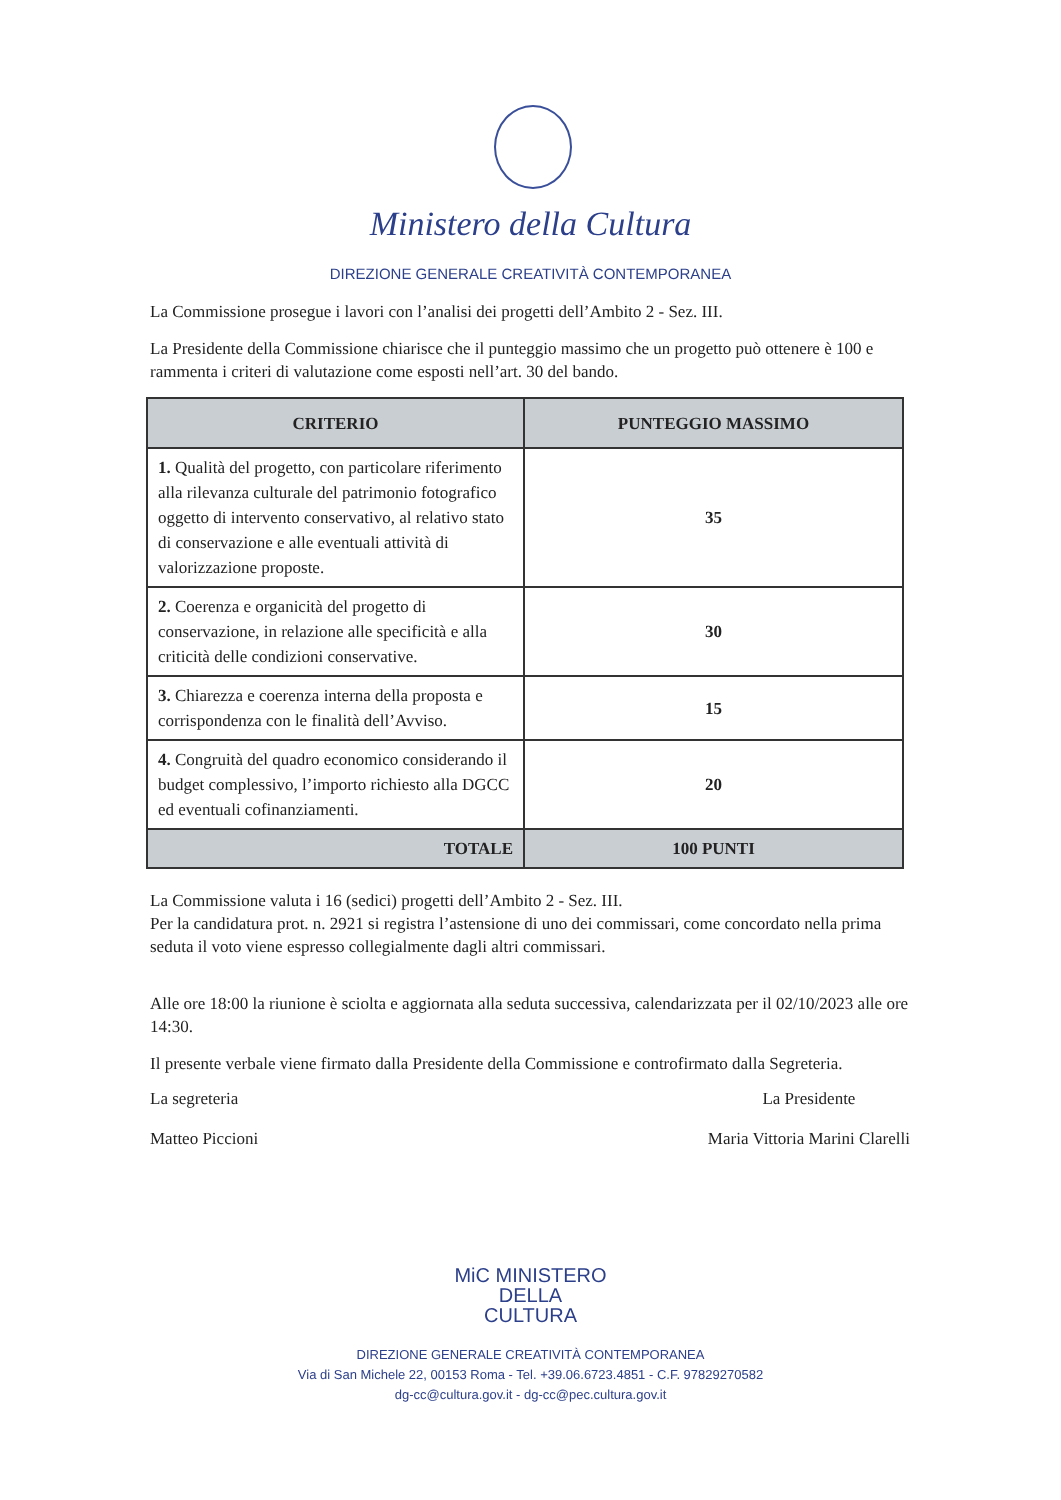Ministero della Cultura
DIREZIONE GENERALE CREATIVITÀ CONTEMPORANEA
La Commissione prosegue i lavori con l’analisi dei progetti dell’Ambito 2 - Sez. III.
La Presidente della Commissione chiarisce che il punteggio massimo che un progetto può ottenere è 100 e rammenta i criteri di valutazione come esposti nell’art. 30 del bando.
| CRITERIO | PUNTEGGIO MASSIMO |
| --- | --- |
| 1. Qualità del progetto, con particolare riferimento alla rilevanza culturale del patrimonio fotografico oggetto di intervento conservativo, al relativo stato di conservazione e alle eventuali attività di valorizzazione proposte. | 35 |
| 2. Coerenza e organicità del progetto di conservazione, in relazione alle specificità e alla criticità delle condizioni conservative. | 30 |
| 3. Chiarezza e coerenza interna della proposta e corrispondenza con le finalità dell’Avviso. | 15 |
| 4. Congruità del quadro economico considerando il budget complessivo, l’importo richiesto alla DGCC ed eventuali cofinanziamenti. | 20 |
| TOTALE | 100 PUNTI |
La Commissione valuta i 16 (sedici) progetti dell’Ambito 2 - Sez. III.
Per la candidatura prot. n. 2921 si registra l’astensione di uno dei commissari, come concordato nella prima seduta il voto viene espresso collegialmente dagli altri commissari.
Alle ore 18:00 la riunione è sciolta e aggiornata alla seduta successiva, calendarizzata per il 02/10/2023 alle ore 14:30.
Il presente verbale viene firmato dalla Presidente della Commissione e controfirmato dalla Segreteria.
La segreteria
Matteo Piccioni
La Presidente
Maria Vittoria Marini Clarelli
MiC MINISTERO
DELLA
CULTURA
DIREZIONE GENERALE CREATIVITÀ CONTEMPORANEA
Via di San Michele 22, 00153 Roma - Tel. +39.06.6723.4851 - C.F. 97829270582
dg-cc@cultura.gov.it - dg-cc@pec.cultura.gov.it